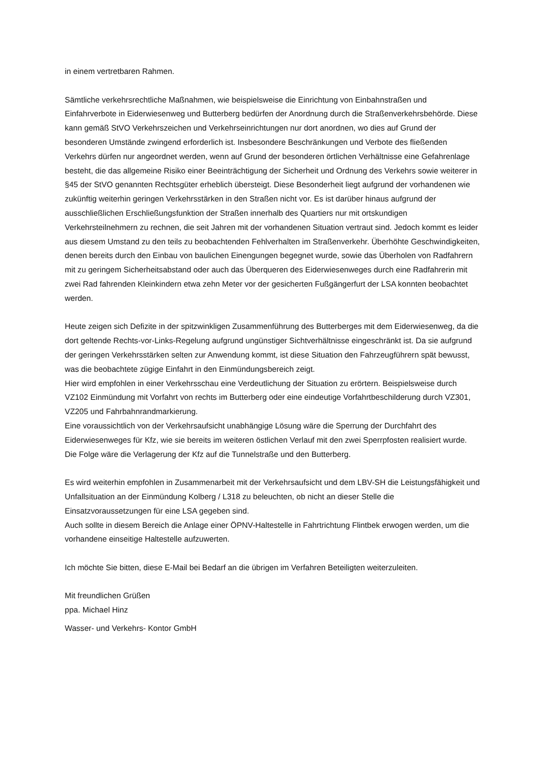in einem vertretbaren Rahmen.
Sämtliche verkehrsrechtliche Maßnahmen, wie beispielsweise die Einrichtung von Einbahnstraßen und Einfahrverbote in Eiderwiesenweg und Butterberg bedürfen der Anordnung durch die Straßenverkehrsbehörde. Diese kann gemäß StVO Verkehrszeichen und Verkehrseinrichtungen nur dort anordnen, wo dies auf Grund der besonderen Umstände zwingend erforderlich ist. Insbesondere Beschränkungen und Verbote des fließenden Verkehrs dürfen nur angeordnet werden, wenn auf Grund der besonderen örtlichen Verhältnisse eine Gefahrenlage besteht, die das allgemeine Risiko einer Beeinträchtigung der Sicherheit und Ordnung des Verkehrs sowie weiterer in §45 der StVO genannten Rechtsgüter erheblich übersteigt. Diese Besonderheit liegt aufgrund der vorhandenen wie zukünftig weiterhin geringen Verkehrsstärken in den Straßen nicht vor. Es ist darüber hinaus aufgrund der ausschließlichen Erschließungsfunktion der Straßen innerhalb des Quartiers nur mit ortskundigen Verkehrsteilnehmern zu rechnen, die seit Jahren mit der vorhandenen Situation vertraut sind. Jedoch kommt es leider aus diesem Umstand zu den teils zu beobachtenden Fehlverhalten im Straßenverkehr. Überhöhte Geschwindigkeiten, denen bereits durch den Einbau von baulichen Einengungen begegnet wurde, sowie das Überholen von Radfahrern mit zu geringem Sicherheitsabstand oder auch das Überqueren des Eiderwiesenweges durch eine Radfahrerin mit zwei Rad fahrenden Kleinkindern etwa zehn Meter vor der gesicherten Fußgängerfurt der LSA konnten beobachtet werden.
Heute zeigen sich Defizite in der spitzwinkligen Zusammenführung des Butterberges mit dem Eiderwiesenweg, da die dort geltende Rechts-vor-Links-Regelung aufgrund ungünstiger Sichtverhältnisse eingeschränkt ist. Da sie aufgrund der geringen Verkehrsstärken selten zur Anwendung kommt, ist diese Situation den Fahrzeugführern spät bewusst, was die beobachtete zügige Einfahrt in den Einmündungsbereich zeigt.
Hier wird empfohlen in einer Verkehrsschau eine Verdeutlichung der Situation zu erörtern. Beispielsweise durch VZ102 Einmündung mit Vorfahrt von rechts im Butterberg oder eine eindeutige Vorfahrtbeschilderung durch VZ301, VZ205 und Fahrbahnrandmarkierung.
Eine voraussichtlich von der Verkehrsaufsicht unabhängige Lösung wäre die Sperrung der Durchfahrt des Eiderwiesenweges für Kfz, wie sie bereits im weiteren östlichen Verlauf mit den zwei Sperrpfosten realisiert wurde. Die Folge wäre die Verlagerung der Kfz auf die Tunnelstraße und den Butterberg.
Es wird weiterhin empfohlen in Zusammenarbeit mit der Verkehrsaufsicht und dem LBV-SH die Leistungsfähigkeit und Unfallsituation an der Einmündung Kolberg / L318 zu beleuchten, ob nicht an dieser Stelle die Einsatzvoraussetzungen für eine LSA gegeben sind.
Auch sollte in diesem Bereich die Anlage einer ÖPNV-Haltestelle in Fahrtrichtung Flintbek erwogen werden, um die vorhandene einseitige Haltestelle aufzuwerten.
Ich möchte Sie bitten, diese E-Mail bei Bedarf an die übrigen im Verfahren Beteiligten weiterzuleiten.
Mit freundlichen Grüßen
ppa. Michael Hinz
Wasser- und Verkehrs- Kontor GmbH